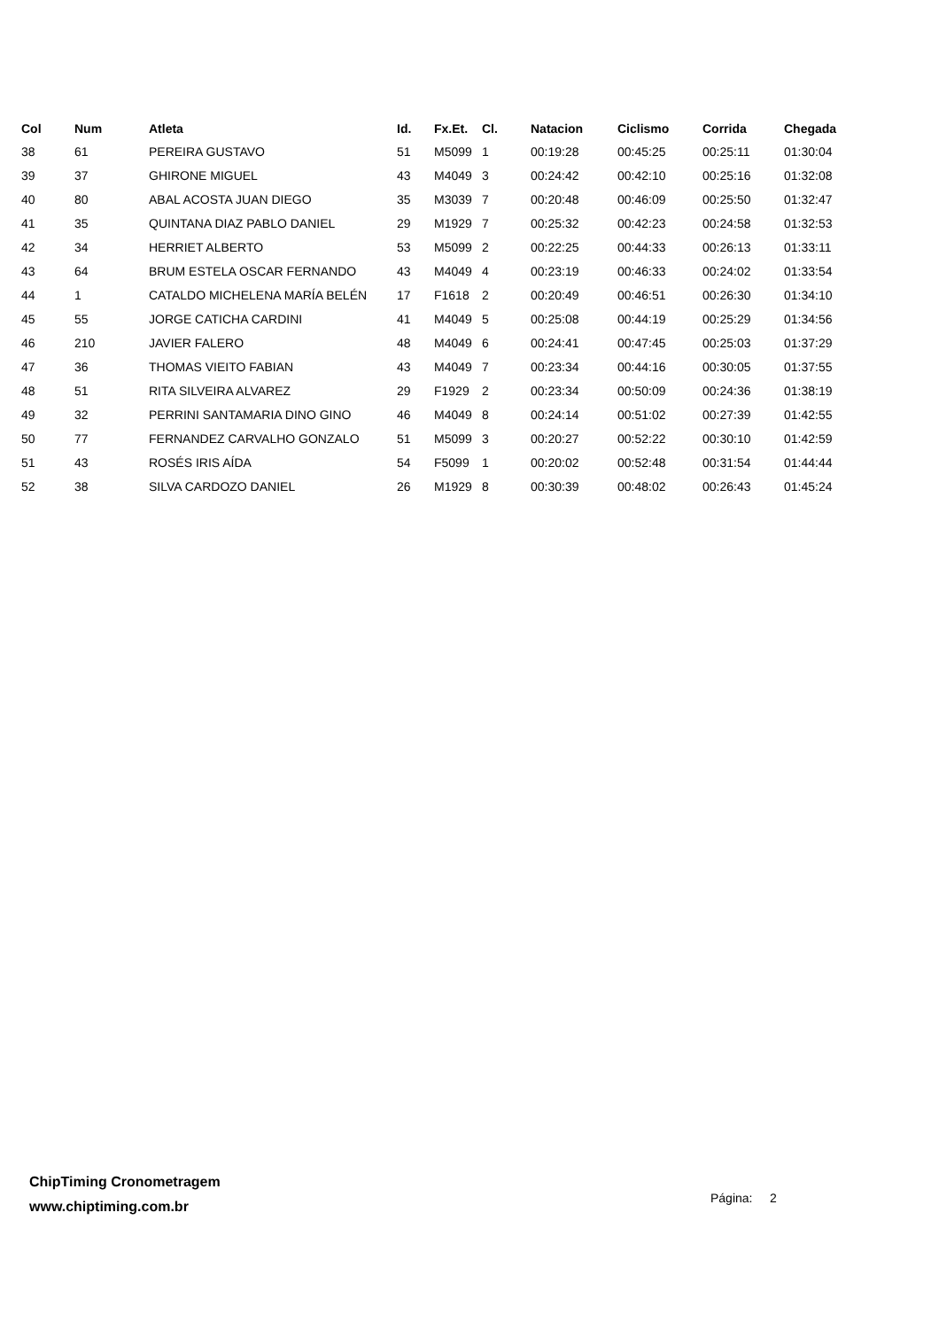| Col | Num | Atleta | Id. | Fx.Et. | Cl. | Natacion | Ciclismo | Corrida | Chegada |
| --- | --- | --- | --- | --- | --- | --- | --- | --- | --- |
| 38 | 61 | PEREIRA GUSTAVO | 51 | M5099 | 1 | 00:19:28 | 00:45:25 | 00:25:11 | 01:30:04 |
| 39 | 37 | GHIRONE MIGUEL | 43 | M4049 | 3 | 00:24:42 | 00:42:10 | 00:25:16 | 01:32:08 |
| 40 | 80 | ABAL ACOSTA JUAN DIEGO | 35 | M3039 | 7 | 00:20:48 | 00:46:09 | 00:25:50 | 01:32:47 |
| 41 | 35 | QUINTANA DIAZ PABLO DANIEL | 29 | M1929 | 7 | 00:25:32 | 00:42:23 | 00:24:58 | 01:32:53 |
| 42 | 34 | HERRIET ALBERTO | 53 | M5099 | 2 | 00:22:25 | 00:44:33 | 00:26:13 | 01:33:11 |
| 43 | 64 | BRUM ESTELA OSCAR FERNANDO | 43 | M4049 | 4 | 00:23:19 | 00:46:33 | 00:24:02 | 01:33:54 |
| 44 | 1 | CATALDO MICHELENA MARÍA BELÉN | 17 | F1618 | 2 | 00:20:49 | 00:46:51 | 00:26:30 | 01:34:10 |
| 45 | 55 | JORGE CATICHA CARDINI | 41 | M4049 | 5 | 00:25:08 | 00:44:19 | 00:25:29 | 01:34:56 |
| 46 | 210 | JAVIER FALERO | 48 | M4049 | 6 | 00:24:41 | 00:47:45 | 00:25:03 | 01:37:29 |
| 47 | 36 | THOMAS VIEITO FABIAN | 43 | M4049 | 7 | 00:23:34 | 00:44:16 | 00:30:05 | 01:37:55 |
| 48 | 51 | RITA SILVEIRA ALVAREZ | 29 | F1929 | 2 | 00:23:34 | 00:50:09 | 00:24:36 | 01:38:19 |
| 49 | 32 | PERRINI SANTAMARIA DINO GINO | 46 | M4049 | 8 | 00:24:14 | 00:51:02 | 00:27:39 | 01:42:55 |
| 50 | 77 | FERNANDEZ CARVALHO GONZALO | 51 | M5099 | 3 | 00:20:27 | 00:52:22 | 00:30:10 | 01:42:59 |
| 51 | 43 | ROSÉS IRIS AÍDA | 54 | F5099 | 1 | 00:20:02 | 00:52:48 | 00:31:54 | 01:44:44 |
| 52 | 38 | SILVA CARDOZO DANIEL | 26 | M1929 | 8 | 00:30:39 | 00:48:02 | 00:26:43 | 01:45:24 |
ChipTiming Cronometragem
www.chiptiming.com.br
Página: 2